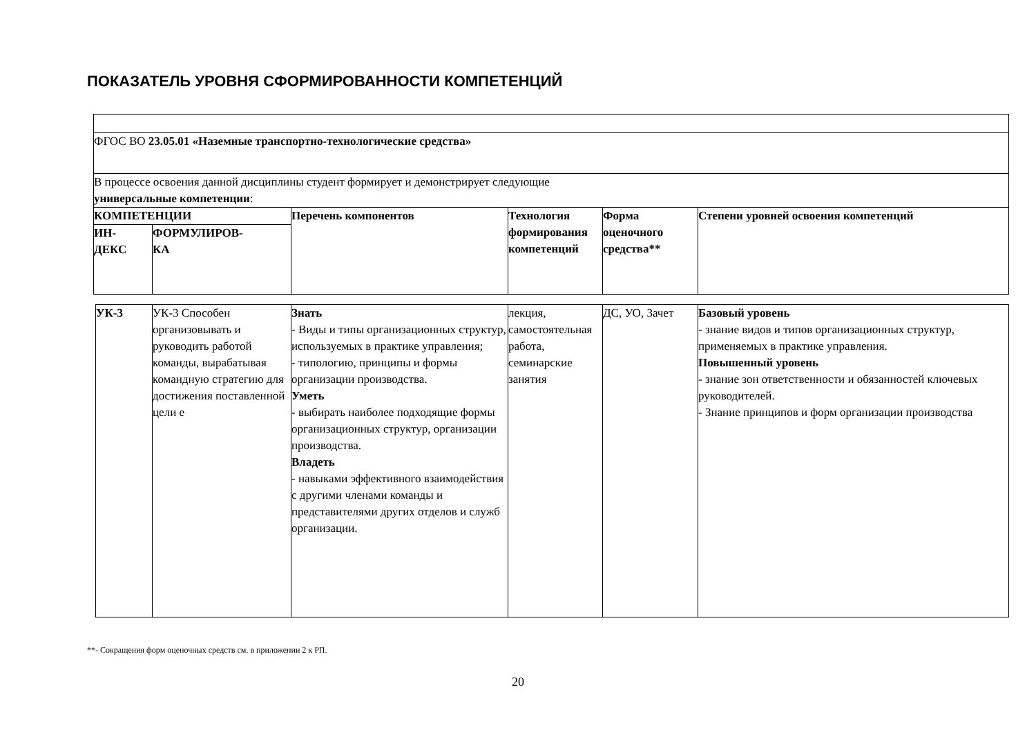ПОКАЗАТЕЛЬ УРОВНЯ СФОРМИРОВАННОСТИ КОМПЕТЕНЦИЙ
| ФГОС ВО 23.05.01 «Наземные транспортно-технологические средства» | | | | | |
| В процессе освоения данной дисциплины студент формирует и демонстрирует следующие универсальные компетенции : | | | | | |
| КОМПЕТЕНЦИИ | | Перечень компонентов | Технология формирования компетенций | Форма оценочного средства** | Степени уровней освоения компетенций |
| ИН- ДЕКС | ФОРМУЛИРОВ- КА | | | | |
| УК-3 | УК-3 Способен организовывать и руководить работой команды, вырабатывая командную стратегию для достижения поставленной цели е | Знать - Виды и типы организационных структур, используемых в практике управления; - типологию, принципы и формы организации производства. Уметь - выбирать наиболее подходящие формы организационных структур, организации производства. Владеть - навыками эффективного взаимодействия с другими членами команды и представителями других отделов и служб организации. | лекция, самостоятельная работа, семинарские занятия | ДС, УО, Зачет | Базовый уровень - знание видов и типов организационных структур, применяемых в практике управления. Повышенный уровень - знание зон ответственности и обязанностей ключевых руководителей. - Знание принципов и форм организации производства |
**- Сокращения форм оценочных средств см. в приложении 2 к РП.
20